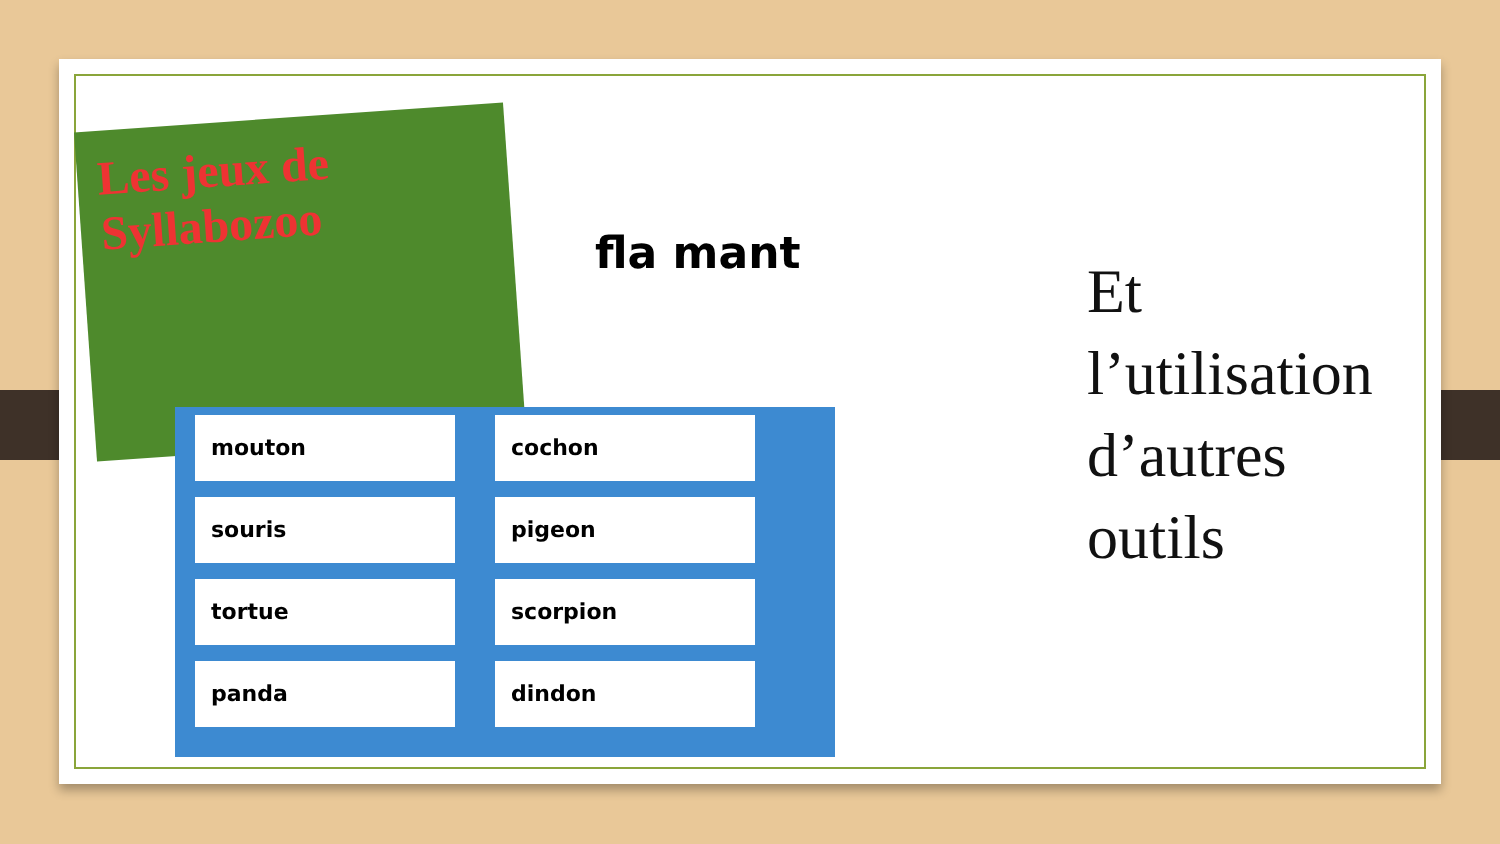Les jeux de Syllabozoo
fla mant
mouton cochon souris pigeon tortue scorpion panda dindon
Et
l’utilisation
d’autres
outils